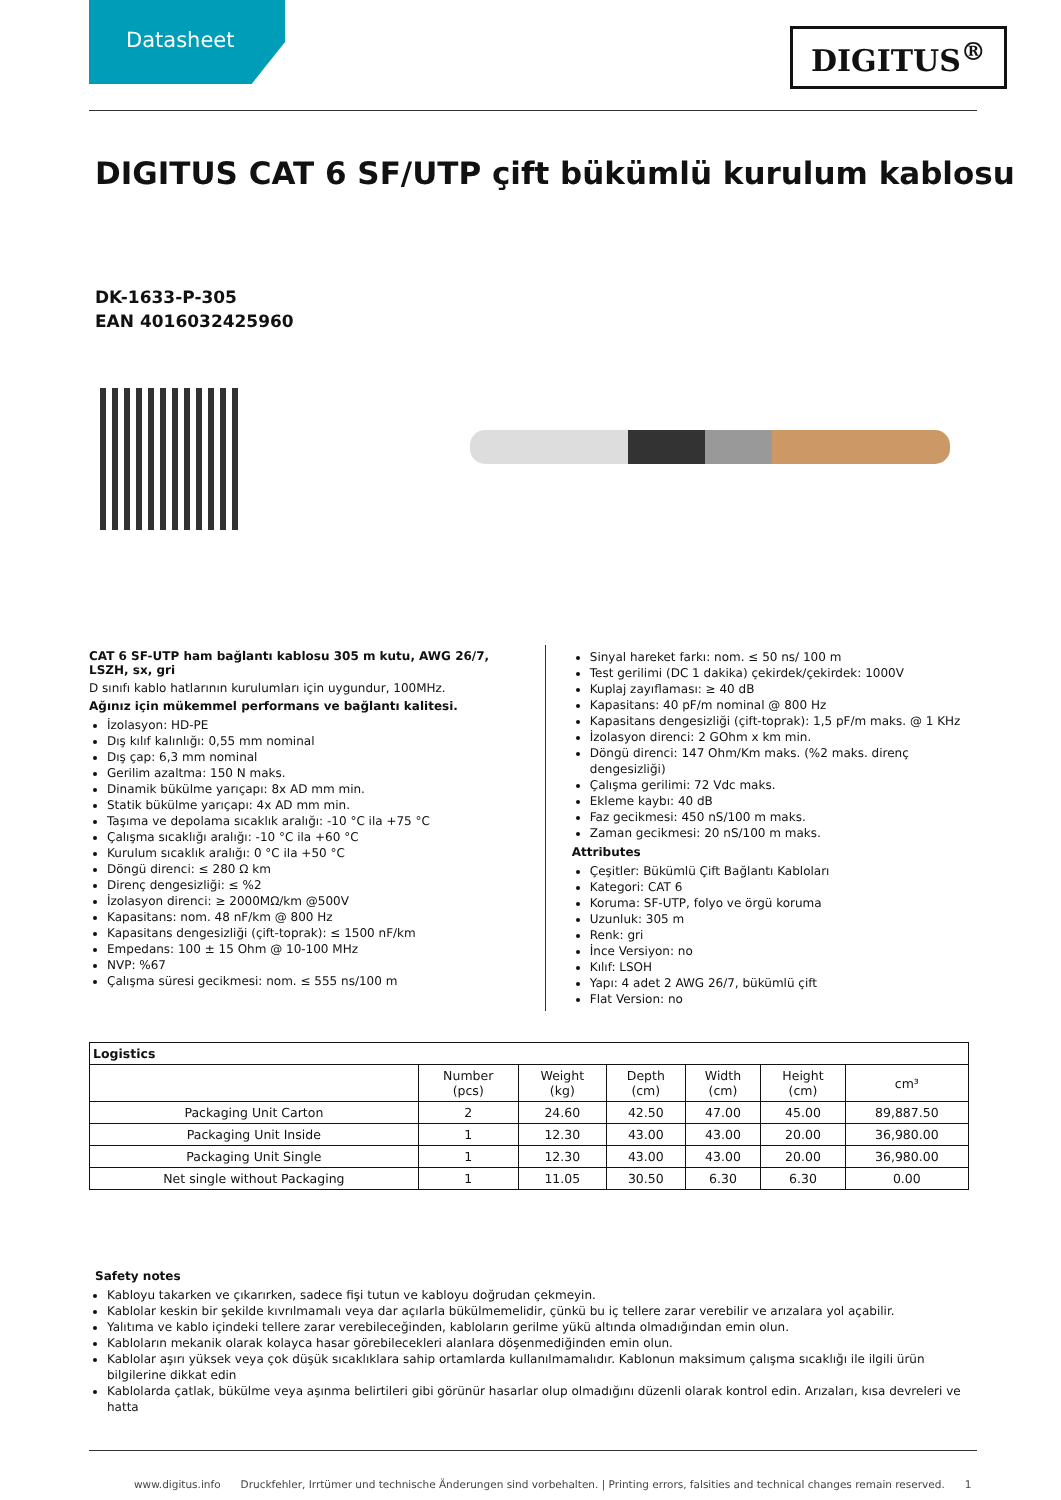Datasheet
DIGITUS<sup>®</sup>
DIGITUS CAT 6 SF/UTP çift bükümlü kurulum kablosu
DK-1633-P-305
EAN 4016032425960
CAT 6 SF-UTP ham bağlantı kablosu 305 m kutu, AWG 26/7, LSZH, sx, gri
D sınıfı kablo hatlarının kurulumları için uygundur, 100MHz.
Ağınız için mükemmel performans ve bağlantı kalitesi.
İzolasyon: HD-PE
Dış kılıf kalınlığı: 0,55 mm nominal
Dış çap: 6,3 mm nominal
Gerilim azaltma: 150 N maks.
Dinamik bükülme yarıçapı: 8x AD mm min.
Statik bükülme yarıçapı: 4x AD mm min.
Taşıma ve depolama sıcaklık aralığı: -10 °C ila +75 °C
Çalışma sıcaklığı aralığı: -10 °C ila +60 °C
Kurulum sıcaklık aralığı: 0 °C ila +50 °C
Döngü direnci: ≤ 280 Ω km
Direnç dengesizliği: ≤ %2
İzolasyon direnci: ≥ 2000MΩ/km @500V
Kapasitans: nom. 48 nF/km @ 800 Hz
Kapasitans dengesizliği (çift-toprak): ≤ 1500 nF/km
Empedans: 100 ± 15 Ohm @ 10-100 MHz
NVP: %67
Çalışma süresi gecikmesi: nom. ≤ 555 ns/100 m
Sinyal hareket farkı: nom. ≤ 50 ns/ 100 m
Test gerilimi (DC 1 dakika) çekirdek/çekirdek: 1000V
Kuplaj zayıflaması: ≥ 40 dB
Kapasitans: 40 pF/m nominal @ 800 Hz
Kapasitans dengesizliği (çift-toprak): 1,5 pF/m maks. @ 1 KHz
İzolasyon direnci: 2 GOhm x km min.
Döngü direnci: 147 Ohm/Km maks. (%2 maks. direnç dengesizliği)
Çalışma gerilimi: 72 Vdc maks.
Ekleme kaybı: 40 dB
Faz gecikmesi: 450 nS/100 m maks.
Zaman gecikmesi: 20 nS/100 m maks.
Attributes
Çeşitler: Bükümlü Çift Bağlantı Kabloları
Kategori: CAT 6
Koruma: SF-UTP, folyo ve örgü koruma
Uzunluk: 305 m
Renk: gri
İnce Versiyon: no
Kılıf: LSOH
Yapı: 4 adet 2 AWG 26/7, bükümlü çift
Flat Version: no
| Logistics | | | | | | |
| --- | --- | --- | --- | --- | --- | --- |
| | Number (pcs) | Weight (kg) | Depth (cm) | Width (cm) | Height (cm) | cm³ |
| Packaging Unit Carton | 2 | 24.60 | 42.50 | 47.00 | 45.00 | 89,887.50 |
| Packaging Unit Inside | 1 | 12.30 | 43.00 | 43.00 | 20.00 | 36,980.00 |
| Packaging Unit Single | 1 | 12.30 | 43.00 | 43.00 | 20.00 | 36,980.00 |
| Net single without Packaging | 1 | 11.05 | 30.50 | 6.30 | 6.30 | 0.00 |
Safety notes
Kabloyu takarken ve çıkarırken, sadece fişi tutun ve kabloyu doğrudan çekmeyin.
Kablolar keskin bir şekilde kıvrılmamalı veya dar açılarla bükülmemelidir, çünkü bu iç tellere zarar verebilir ve arızalara yol açabilir.
Yalıtıma ve kablo içindeki tellere zarar verebileceğinden, kabloların gerilme yükü altında olmadığından emin olun.
Kabloların mekanik olarak kolayca hasar görebilecekleri alanlara döşenmediğinden emin olun.
Kablolar aşırı yüksek veya çok düşük sıcaklıklara sahip ortamlarda kullanılmamalıdır. Kablonun maksimum çalışma sıcaklığı ile ilgili ürün bilgilerine dikkat edin
Kablolarda çatlak, bükülme veya aşınma belirtileri gibi görünür hasarlar olup olmadığını düzenli olarak kontrol edin. Arızaları, kısa devreleri ve hatta
www.digitus.info Druckfehler, Irrtümer und technische Änderungen sind vorbehalten. | Printing errors, falsities and technical changes remain reserved. 1